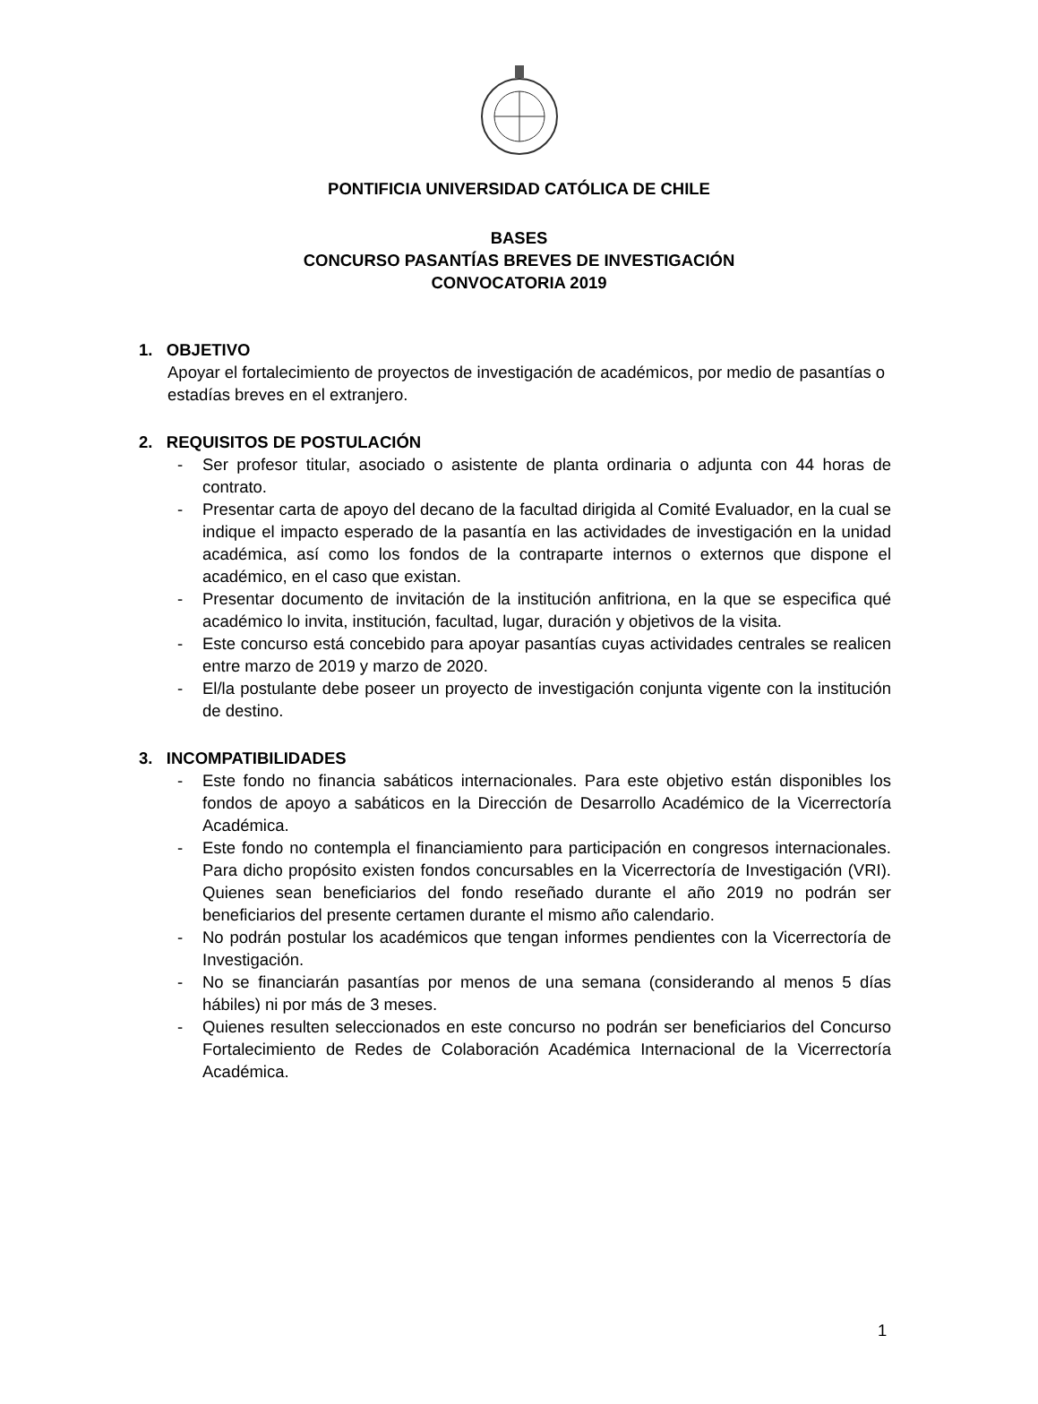PONTIFICIA UNIVERSIDAD CATÓLICA DE CHILE
BASES
CONCURSO PASANTÍAS BREVES DE INVESTIGACIÓN
CONVOCATORIA 2019
1. OBJETIVO
Apoyar el fortalecimiento de proyectos de investigación de académicos, por medio de pasantías o estadías breves en el extranjero.
2. REQUISITOS DE POSTULACIÓN
- Ser profesor titular, asociado o asistente de planta ordinaria o adjunta con 44 horas de contrato.
- Presentar carta de apoyo del decano de la facultad dirigida al Comité Evaluador, en la cual se indique el impacto esperado de la pasantía en las actividades de investigación en la unidad académica, así como los fondos de la contraparte internos o externos que dispone el académico, en el caso que existan.
- Presentar documento de invitación de la institución anfitriona, en la que se especifica qué académico lo invita, institución, facultad, lugar, duración y objetivos de la visita.
- Este concurso está concebido para apoyar pasantías cuyas actividades centrales se realicen entre marzo de 2019 y marzo de 2020.
- El/la postulante debe poseer un proyecto de investigación conjunta vigente con la institución de destino.
3. INCOMPATIBILIDADES
- Este fondo no financia sabáticos internacionales. Para este objetivo están disponibles los fondos de apoyo a sabáticos en la Dirección de Desarrollo Académico de la Vicerrectoría Académica.
- Este fondo no contempla el financiamiento para participación en congresos internacionales. Para dicho propósito existen fondos concursables en la Vicerrectoría de Investigación (VRI). Quienes sean beneficiarios del fondo reseñado durante el año 2019 no podrán ser beneficiarios del presente certamen durante el mismo año calendario.
- No podrán postular los académicos que tengan informes pendientes con la Vicerrectoría de Investigación.
- No se financiarán pasantías por menos de una semana (considerando al menos 5 días hábiles) ni por más de 3 meses.
- Quienes resulten seleccionados en este concurso no podrán ser beneficiarios del Concurso Fortalecimiento de Redes de Colaboración Académica Internacional de la Vicerrectoría Académica.
1